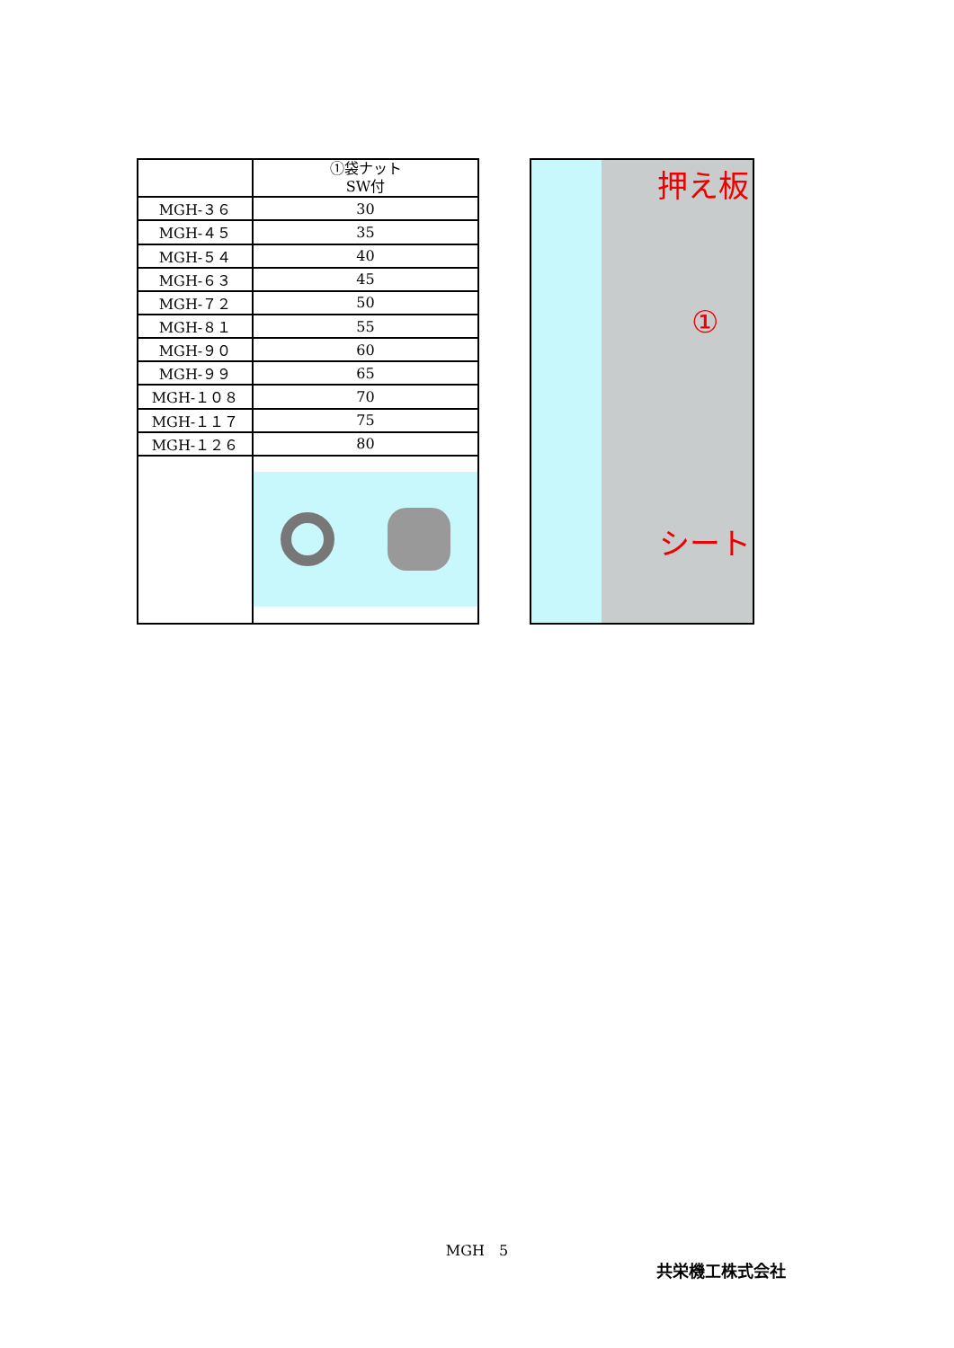| | ①袋ナット SW付 |
| --- | --- |
| MGH-３６ | 30 |
| MGH-４５ | 35 |
| MGH-５４ | 40 |
| MGH-６３ | 45 |
| MGH-７２ | 50 |
| MGH-８１ | 55 |
| MGH-９０ | 60 |
| MGH-９９ | 65 |
| MGH-１０８ | 70 |
| MGH-１１７ | 75 |
| MGH-１２６ | 80 |
押え板
①
シート
MGH　5
共栄機工株式会社